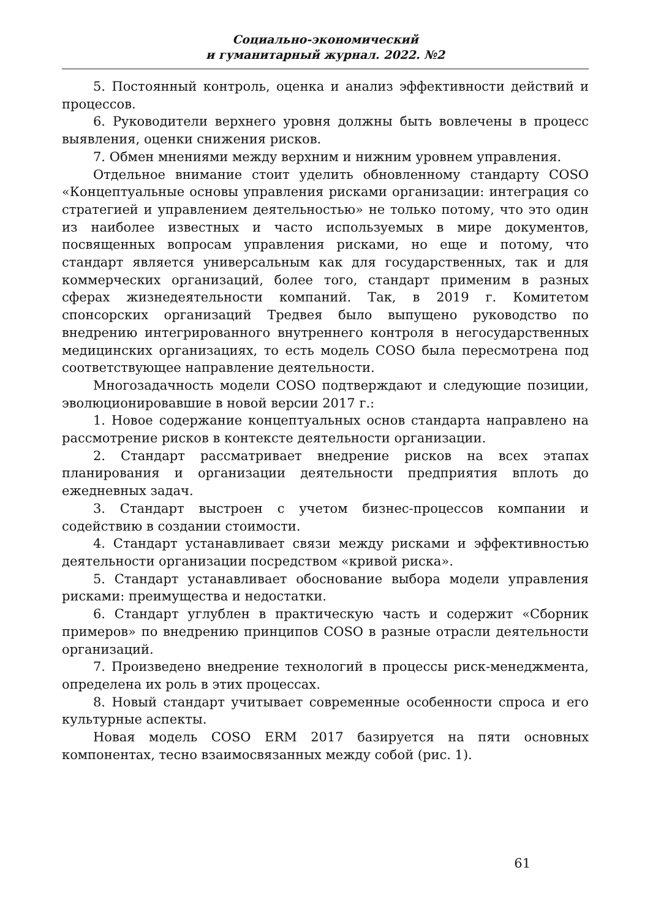Социально-экономический
и гуманитарный журнал. 2022. №2
5. Постоянный контроль, оценка и анализ эффективности действий и процессов.
6. Руководители верхнего уровня должны быть вовлечены в процесс выявления, оценки снижения рисков.
7. Обмен мнениями между верхним и нижним уровнем управления.
Отдельное внимание стоит уделить обновленному стандарту COSO «Концептуальные основы управления рисками организации: интеграция со стратегией и управлением деятельностью» не только потому, что это один из наиболее известных и часто используемых в мире документов, посвященных вопросам управления рисками, но еще и потому, что стандарт является универсальным как для государственных, так и для коммерческих организаций, более того, стандарт применим в разных сферах жизнедеятельности компаний. Так, в 2019 г. Комитетом спонсорских организаций Тредвея было выпущено руководство по внедрению интегрированного внутреннего контроля в негосударственных медицинских организациях, то есть модель COSO была пересмотрена под соответствующее направление деятельности.
Многозадачность модели COSO подтверждают и следующие позиции, эволюционировавшие в новой версии 2017 г.:
1. Новое содержание концептуальных основ стандарта направлено на рассмотрение рисков в контексте деятельности организации.
2. Стандарт рассматривает внедрение рисков на всех этапах планирования и организации деятельности предприятия вплоть до ежедневных задач.
3. Стандарт выстроен с учетом бизнес-процессов компании и содействию в создании стоимости.
4. Стандарт устанавливает связи между рисками и эффективностью деятельности организации посредством «кривой риска».
5. Стандарт устанавливает обоснование выбора модели управления рисками: преимущества и недостатки.
6. Стандарт углублен в практическую часть и содержит «Сборник примеров» по внедрению принципов COSO в разные отрасли деятельности организаций.
7. Произведено внедрение технологий в процессы риск-менеджмента, определена их роль в этих процессах.
8. Новый стандарт учитывает современные особенности спроса и его культурные аспекты.
Новая модель COSO ERM 2017 базируется на пяти основных компонентах, тесно взаимосвязанных между собой (рис. 1).
61